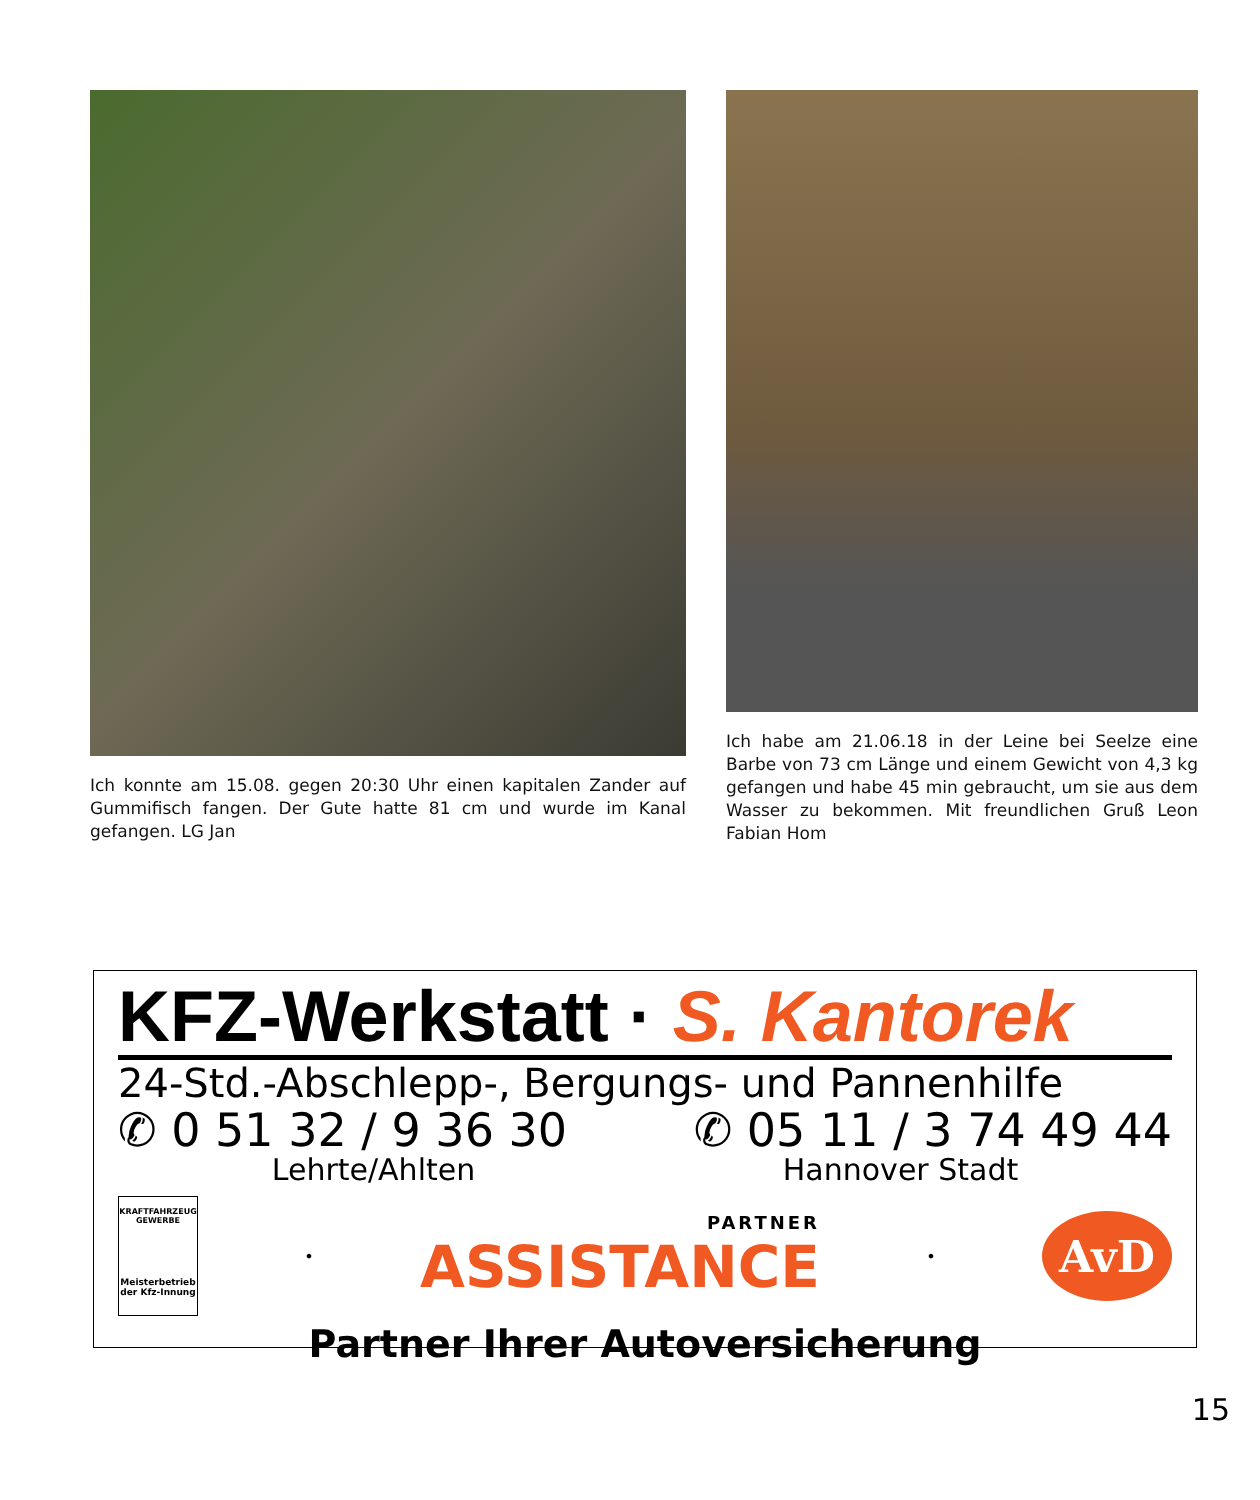Ich konnte am 15.08. gegen 20:30 Uhr einen kapitalen Zander auf Gummifisch fangen. Der Gute hatte 81 cm und wurde im Kanal gefangen. LG Jan
Ich habe am 21.06.18 in der Leine bei Seelze eine Barbe von 73 cm Länge und einem Gewicht von 4,3 kg gefangen und habe 45 min gebraucht, um sie aus dem Wasser zu bekommen. Mit freundlichen Gruß Leon Fabian Hom
KFZ-Werkstatt · S. Kantorek
24-Std.-Abschlepp-, Bergungs- und Pannenhilfe
✆ 0 51 32 / 9 36 30 ✆ 05 11 / 3 74 49 44
Lehrte/Ahlten Hannover Stadt
KRAFTFAHRZEUG GEWERBE
Meisterbetrieb der Kfz-Innung
•
PARTNER
ASSISTANCE
•
AvD
Partner Ihrer Autoversicherung
15